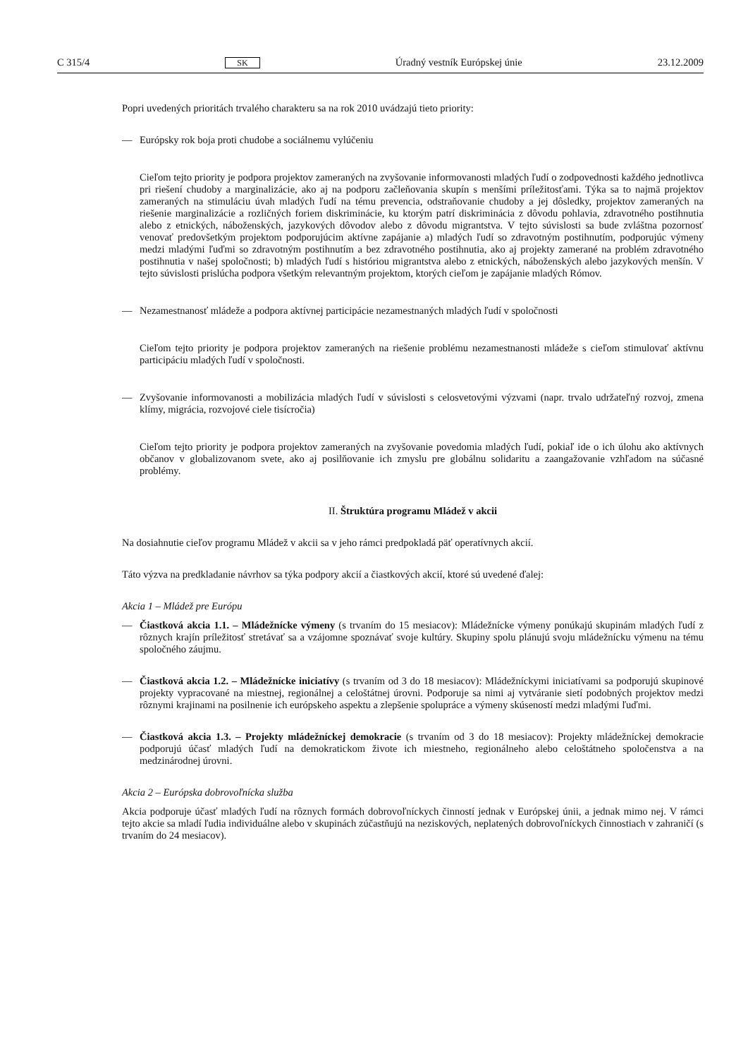C 315/4 SK Úradný vestník Európskej únie 23.12.2009
Popri uvedených prioritách trvalého charakteru sa na rok 2010 uvádzajú tieto priority:
— Európsky rok boja proti chudobe a sociálnemu vylúčeniu
Cieľom tejto priority je podpora projektov zameraných na zvyšovanie informovanosti mladých ľudí o zodpovednosti každého jednotlivca pri riešení chudoby a marginalizácie, ako aj na podporu začleňo­vania skupín s menšími príležitosťami. Týka sa to najmä projektov zameraných na stimuláciu úvah mladých ľudí na tému prevencia, odstraňovanie chudoby a jej dôsledky, projektov zameraných na riešenie marginalizácie a rozličných foriem diskriminácie, ku ktorým patrí diskriminácia z dôvodu pohlavia, zdravotného postihnutia alebo z etnických, náboženských, jazykových dôvodov alebo z dôvodu migrantstva. V tejto súvislosti sa bude zvláštna pozornosť venovať predovšetkým projektom podporujúcim aktívne zapájanie a) mladých ľudí so zdravotným postihnutím, podporujúc výmeny medzi mladými ľuďmi so zdravotným postihnutím a bez zdravotného postihnutia, ako aj projekty zamerané na problém zdravotného postihnutia v našej spoločnosti; b) mladých ľudí s históriou migrant­stva alebo z etnických, náboženských alebo jazykových menšín. V tejto súvislosti prislúcha podpora všetkým relevantným projektom, ktorých cieľom je zapájanie mladých Rómov.
— Nezamestnanosť mládeže a podpora aktívnej participácie nezamestnaných mladých ľudí v spoločnosti
Cieľom tejto priority je podpora projektov zameraných na riešenie problému nezamestnanosti mládeže s cieľom stimulovať aktívnu participáciu mladých ľudí v spoločnosti.
— Zvyšovanie informovanosti a mobilizácia mladých ľudí v súvislosti s celosvetovými výzvami (napr. trvalo udržateľný rozvoj, zmena klímy, migrácia, rozvojové ciele tisícročia)
Cieľom tejto priority je podpora projektov zameraných na zvyšovanie povedomia mladých ľudí, pokiaľ ide o ich úlohu ako aktívnych občanov v globalizovanom svete, ako aj posilňovanie ich zmyslu pre globálnu solidaritu a zaangažovanie vzhľadom na súčasné problémy.
II. Štruktúra programu Mládež v akcii
Na dosiahnutie cieľov programu Mládež v akcii sa v jeho rámci predpokladá päť operatívnych akcií.
Táto výzva na predkladanie návrhov sa týka podpory akcií a čiastkových akcií, ktoré sú uvedené ďalej:
Akcia 1 – Mládež pre Európu
— Čiastková akcia 1.1. – Mládežnícke výmeny (s trvaním do 15 mesiacov): Mládežnícke výmeny ponúkajú skupinám mladých ľudí z rôznych krajín príležitosť stretávať sa a vzájomne spoznávať svoje kultúry. Skupiny spolu plánujú svoju mládežnícku výmenu na tému spoločného záujmu.
— Čiastková akcia 1.2. – Mládežnícke iniciatívy (s trvaním od 3 do 18 mesiacov): Mládežníckymi iniciatívami sa podporujú skupinové projekty vypracované na miestnej, regionálnej a celoštátnej úrovni. Podporuje sa nimi aj vytváranie sietí podobných projektov medzi rôznymi krajinami na posilnenie ich európskeho aspektu a zlepšenie spolupráce a výmeny skúseností medzi mladými ľuďmi.
— Čiastková akcia 1.3. – Projekty mládežníckej demokracie (s trvaním od 3 do 18 mesiacov): Projekty mládežníckej demokracie podporujú účasť mladých ľudí na demokratickom živote ich miestneho, regionálneho alebo celoštátneho spoločenstva a na medzinárodnej úrovni.
Akcia 2 – Európska dobrovoľnícka služba
Akcia podporuje účasť mladých ľudí na rôznych formách dobrovoľníckych činností jednak v Európskej únii, a jednak mimo nej. V rámci tejto akcie sa mladí ľudia individuálne alebo v skupinách zúčastňujú na neziskových, neplatených dobrovoľníckych činnostiach v zahraničí (s trvaním do 24 mesiacov).